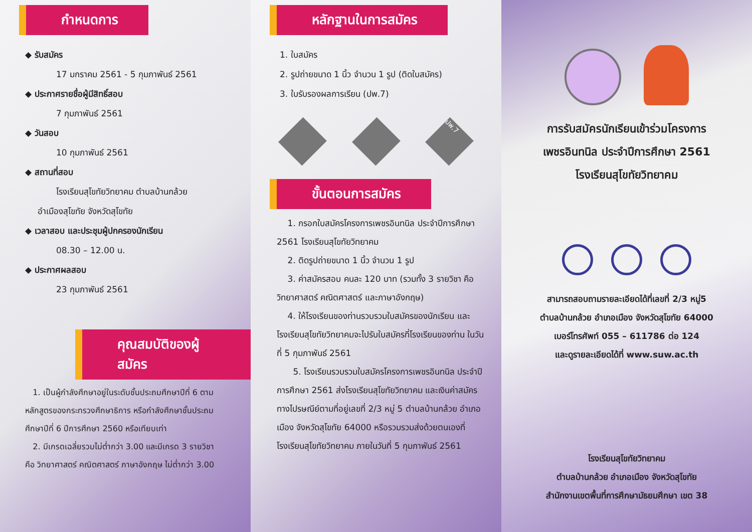กำหนดการ
◆ รับสมัคร
17 มกราคม 2561 - 5 กุมภาพันธ์ 2561
◆ ประกาศรายชื่อผู้มีสิทธิ์สอบ
7 กุมภาพันธ์ 2561
◆ วันสอบ
10 กุมภาพันธ์ 2561
◆ สถานที่สอบ
โรงเรียนสุโขทัยวิทยาคม ตำบลบ้านกล้วย
อำเมืองสุโขทัย จังหวัดสุโขทัย
◆ เวลาสอบ และประชุมผู้ปกครองนักเรียน
08.30 – 12.00 น.
◆ ประกาศผลสอบ
23 กุมภาพันธ์ 2561
คุณสมบัติของผู้สมัคร
1. เป็นผู้กำลังศึกษาอยู่ในระดับชั้นประถมศึกษาปีที่ 6 ตามหลักสูตรของกระทรวงศึกษาธิการ หรือกำลังศึกษาชั้นประถมศึกษาปีที่ 6 ปีการศึกษา 2560 หรือเทียบเท่า
2. มีเกรดเฉลี่ยรวมไม่ต่ำกว่า 3.00 และมีเกรด 3 รายวิชา คือ วิทยาศาสตร์ คณิตศาสตร์ ภาษาอังกฤษ ไม่ต่ำกว่า 3.00
หลักฐานในการสมัคร
1. ใบสมัคร
2. รูปถ่ายขนาด 1 นิ้ว จำนวน 1 รูป (ติดใบสมัคร)
3. ใบรับรองผลการเรียน (ปพ.7)
ปพ.7
ขั้นตอนการสมัคร
1. กรอกใบสมัครโครงการเพชรอินทนิล ประจำปีการศึกษา 2561 โรงเรียนสุโขทัยวิทยาคม
2. ติดรูปถ่ายขนาด 1 นิ้ว จำนวน 1 รูป
3. ค่าสมัครสอบ คนละ 120 บาท (รวมทั้ง 3 รายวิชา คือ วิทยาศาสตร์ คณิตศาสตร์ และภาษาอังกฤษ)
4. ให้โรงเรียนของท่านรวบรวมใบสมัครของนักเรียน และโรงเรียนสุโขทัยวิทยาคมจะไปรับใบสมัครที่โรงเรียนของท่าน ในวันที่ 5 กุมภาพันธ์ 2561
5. โรงเรียนรวบรวมใบสมัครโครงการเพชรอินทนิล ประจำปีการศึกษา 2561 ส่งโรงเรียนสุโขทัยวิทยาคม และเงินค่าสมัคร ทางไปรษณีย์ตามที่อยู่เลขที่ 2/3 หมู่ 5 ตำบลบ้านกล้วย อำเภอเมือง จังหวัดสุโขทัย 64000 หรือรวมรวมส่งด้วยตนเองที่โรงเรียนสุโขทัยวิทยาคม ภายในวันที่ 5 กุมภาพันธ์ 2561
การรับสมัครนักเรียนเข้าร่วมโครงการ
เพชรอินทนิล ประจำปีการศึกษา 2561
โรงเรียนสุโขทัยวิทยาคม
สามารถสอบถามรายละเอียดได้ที่เลขที่ 2/3 หมู่5
ตำบลบ้านกล้วย อำเภอเมือง จังหวัดสุโขทัย 64000
เบอร์โทรศัพท์ 055 – 611786 ต่อ 124
และดูรายละเอียดได้ที่ www.suw.ac.th
โรงเรียนสุโขทัยวิทยาคม
ตำบลบ้านกล้วย อำเภอเมือง จังหวัดสุโขทัย
สำนักงานเขตพื้นที่การศึกษามัธยมศึกษา เขต 38